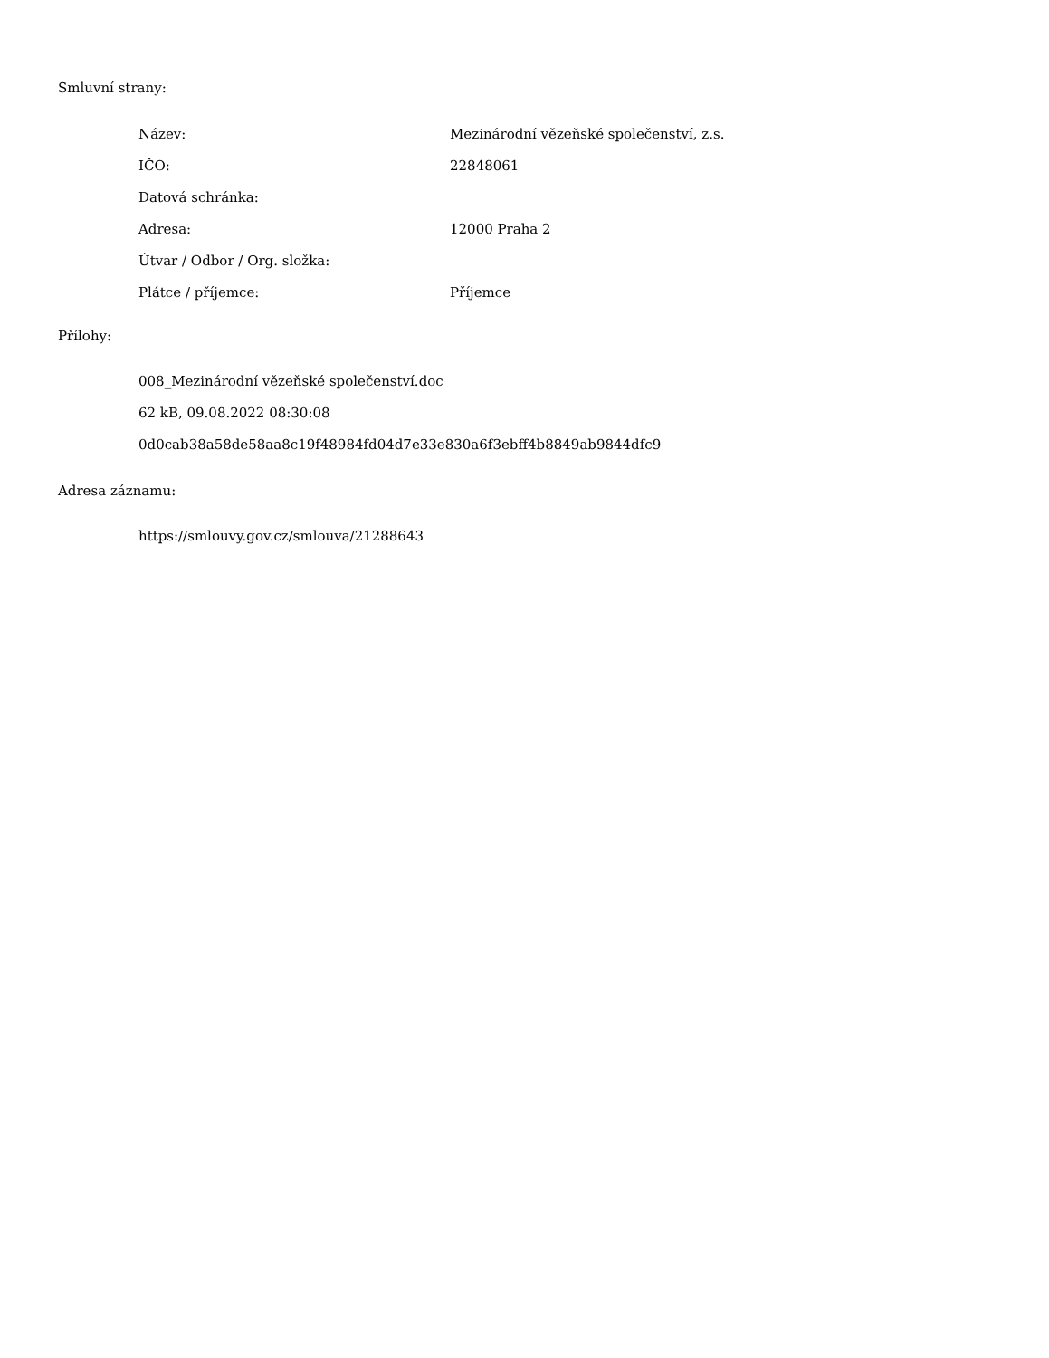Smluvní strany:
| Název: | Mezinárodní vězeňské společenství, z.s. |
| IČO: | 22848061 |
| Datová schránka: | |
| Adresa: | 12000 Praha 2 |
| Útvar / Odbor / Org. složka: | |
| Plátce / příjemce: | Příjemce |
Přílohy:
008_Mezinárodní vězeňské společenství.doc
62 kB, 09.08.2022 08:30:08
0d0cab38a58de58aa8c19f48984fd04d7e33e830a6f3ebff4b8849ab9844dfc9
Adresa záznamu:
https://smlouvy.gov.cz/smlouva/21288643